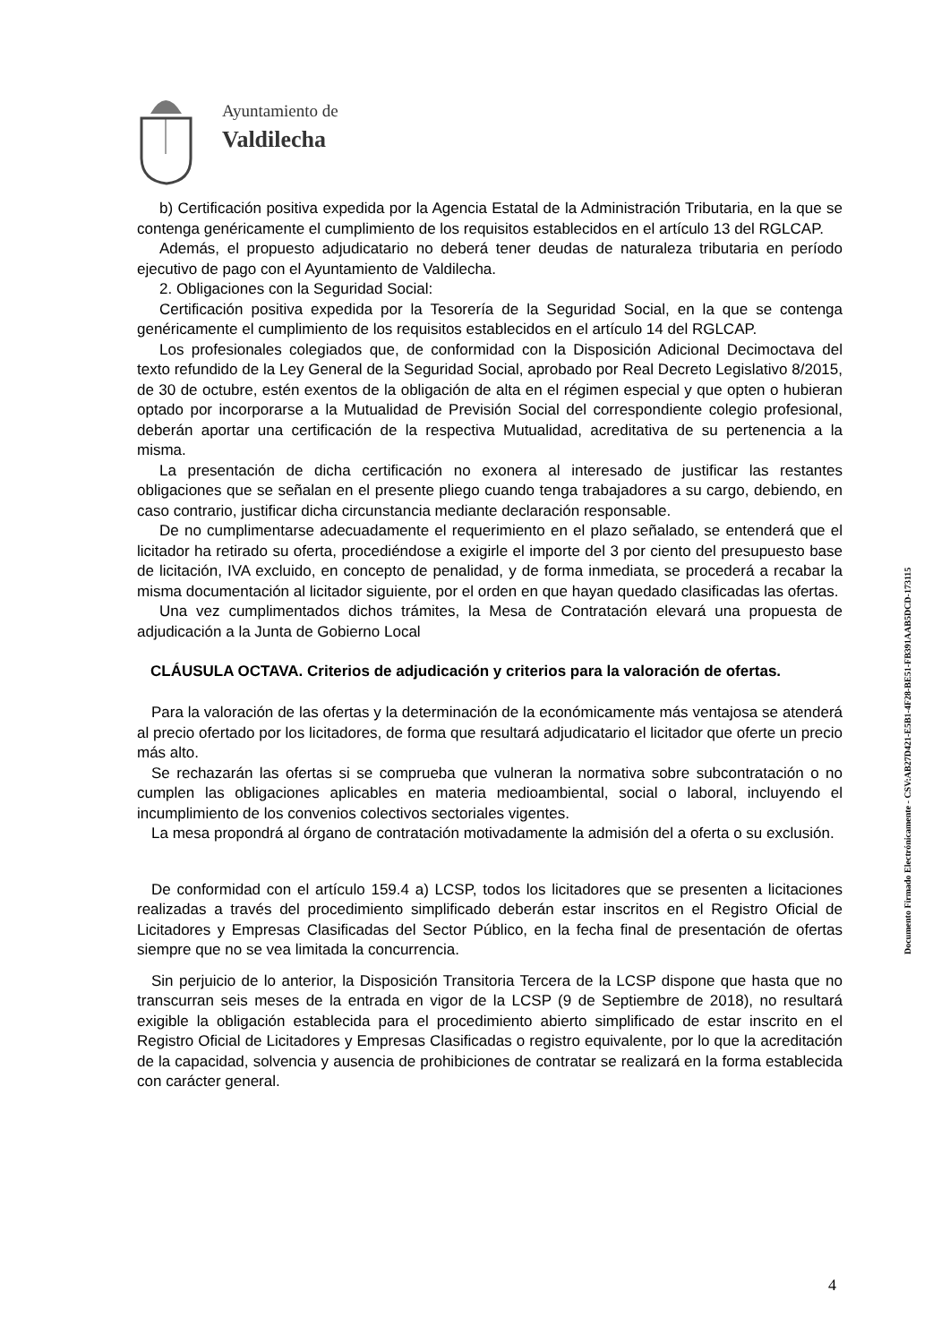Ayuntamiento de
Valdilecha
b) Certificación positiva expedida por la Agencia Estatal de la Administración Tributaria, en la que se contenga genéricamente el cumplimiento de los requisitos establecidos en el artículo 13 del RGLCAP.
Además, el propuesto adjudicatario no deberá tener deudas de naturaleza tributaria en período ejecutivo de pago con el Ayuntamiento de Valdilecha.
2. Obligaciones con la Seguridad Social:
Certificación positiva expedida por la Tesorería de la Seguridad Social, en la que se contenga genéricamente el cumplimiento de los requisitos establecidos en el artículo 14 del RGLCAP.
Los profesionales colegiados que, de conformidad con la Disposición Adicional Decimoctava del texto refundido de la Ley General de la Seguridad Social, aprobado por Real Decreto Legislativo 8/2015, de 30 de octubre, estén exentos de la obligación de alta en el régimen especial y que opten o hubieran optado por incorporarse a la Mutualidad de Previsión Social del correspondiente colegio profesional, deberán aportar una certificación de la respectiva Mutualidad, acreditativa de su pertenencia a la misma.
La presentación de dicha certificación no exonera al interesado de justificar las restantes obligaciones que se señalan en el presente pliego cuando tenga trabajadores a su cargo, debiendo, en caso contrario, justificar dicha circunstancia mediante declaración responsable.
De no cumplimentarse adecuadamente el requerimiento en el plazo señalado, se entenderá que el licitador ha retirado su oferta, procediéndose a exigirle el importe del 3 por ciento del presupuesto base de licitación, IVA excluido, en concepto de penalidad, y de forma inmediata, se procederá a recabar la misma documentación al licitador siguiente, por el orden en que hayan quedado clasificadas las ofertas.
Una vez cumplimentados dichos trámites, la Mesa de Contratación elevará una propuesta de adjudicación a la Junta de Gobierno Local
CLÁUSULA OCTAVA. Criterios de adjudicación y criterios para la valoración de ofertas.
Para la valoración de las ofertas y la determinación de la económicamente más ventajosa se atenderá al precio ofertado por los licitadores, de forma que resultará adjudicatario el licitador que oferte un precio más alto.
Se rechazarán las ofertas si se comprueba que vulneran la normativa sobre subcontratación o no cumplen las obligaciones aplicables en materia medioambiental, social o laboral, incluyendo el incumplimiento de los convenios colectivos sectoriales vigentes.
La mesa propondrá al órgano de contratación motivadamente la admisión del a oferta o su exclusión.
De conformidad con el artículo 159.4 a) LCSP, todos los licitadores que se presenten a licitaciones realizadas a través del procedimiento simplificado deberán estar inscritos en el Registro Oficial de Licitadores y Empresas Clasificadas del Sector Público, en la fecha final de presentación de ofertas siempre que no se vea limitada la concurrencia.
Sin perjuicio de lo anterior, la Disposición Transitoria Tercera de la LCSP dispone que hasta que no transcurran seis meses de la entrada en vigor de la LCSP (9 de Septiembre de 2018), no resultará exigible la obligación establecida para el procedimiento abierto simplificado de estar inscrito en el Registro Oficial de Licitadores y Empresas Clasificadas o registro equivalente, por lo que la acreditación de la capacidad, solvencia y ausencia de prohibiciones de contratar se realizará en la forma establecida con carácter general.
Documento Firmado Electrónicamente - CSV:AB27D421-E5B1-4F28-BE51-FB391AAB5DCD-173115
4